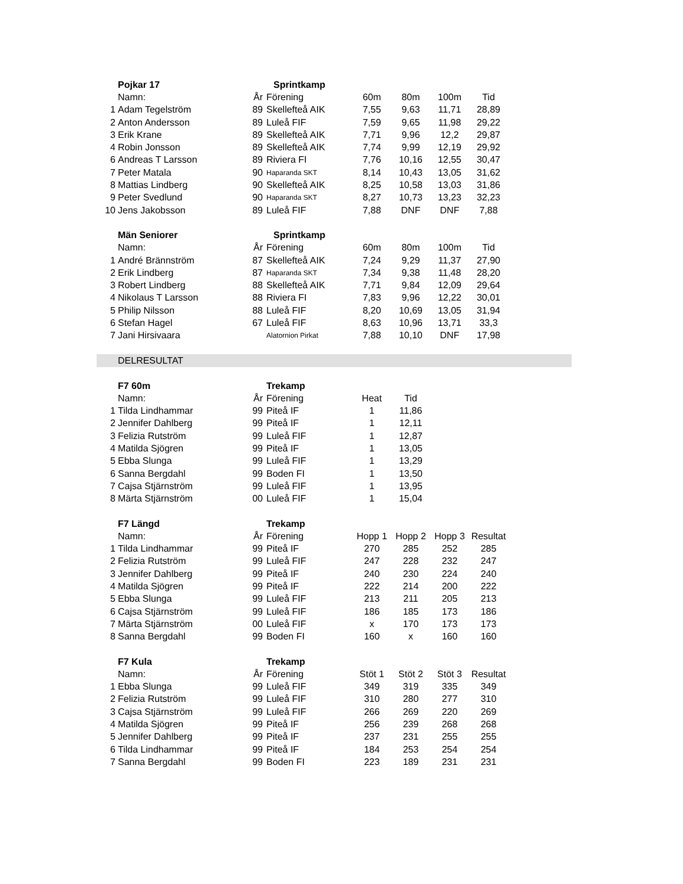| | Pojkar 17 | | Sprintkamp | | | | | |
| | Namn: | År | Förening | 60m | 80m | 100m | Tid | |
| 1 | Adam Tegelström | 89 | Skellefteå AIK | 7,55 | 9,63 | 11,71 | 28,89 | |
| 2 | Anton Andersson | 89 | Luleå FIF | 7,59 | 9,65 | 11,98 | 29,22 | |
| 3 | Erik Krane | 89 | Skellefteå AIK | 7,71 | 9,96 | 12,2 | 29,87 | |
| 4 | Robin Jonsson | 89 | Skellefteå AIK | 7,74 | 9,99 | 12,19 | 29,92 | |
| 6 | Andreas T Larsson | 89 | Riviera FI | 7,76 | 10,16 | 12,55 | 30,47 | |
| 7 | Peter Matala | 90 | Haparanda SKT | 8,14 | 10,43 | 13,05 | 31,62 | |
| 8 | Mattias Lindberg | 90 | Skellefteå AIK | 8,25 | 10,58 | 13,03 | 31,86 | |
| 9 | Peter Svedlund | 90 | Haparanda SKT | 8,27 | 10,73 | 13,23 | 32,23 | |
| 10 | Jens Jakobsson | 89 | Luleå FIF | 7,88 | DNF | DNF | 7,88 | |
| | Män Seniorer | | Sprintkamp | | | | | |
| | Namn: | År | Förening | 60m | 80m | 100m | Tid | |
| 1 | André Brännström | 87 | Skellefteå AIK | 7,24 | 9,29 | 11,37 | 27,90 | |
| 2 | Erik Lindberg | 87 | Haparanda SKT | 7,34 | 9,38 | 11,48 | 28,20 | |
| 3 | Robert Lindberg | 88 | Skellefteå AIK | 7,71 | 9,84 | 12,09 | 29,64 | |
| 4 | Nikolaus T Larsson | 88 | Riviera FI | 7,83 | 9,96 | 12,22 | 30,01 | |
| 5 | Philip Nilsson | 88 | Luleå FIF | 8,20 | 10,69 | 13,05 | 31,94 | |
| 6 | Stefan Hagel | 67 | Luleå FIF | 8,63 | 10,96 | 13,71 | 33,3 | |
| 7 | Jani Hirsivaara | | Alatornion Pirkat | 7,88 | 10,10 | DNF | 17,98 | |
| | DELRESULTAT | | | | | | | |
| | F7 60m | | Trekamp | | | | | |
| | Namn: | År | Förening | Heat | Tid | | | |
| 1 | Tilda Lindhammar | 99 | Piteå IF | 1 | 11,86 | | | |
| 2 | Jennifer Dahlberg | 99 | Piteå IF | 1 | 12,11 | | | |
| 3 | Felizia Rutström | 99 | Luleå FIF | 1 | 12,87 | | | |
| 4 | Matilda Sjögren | 99 | Piteå IF | 1 | 13,05 | | | |
| 5 | Ebba Slunga | 99 | Luleå FIF | 1 | 13,29 | | | |
| 6 | Sanna Bergdahl | 99 | Boden FI | 1 | 13,50 | | | |
| 7 | Cajsa Stjärnström | 99 | Luleå FIF | 1 | 13,95 | | | |
| 8 | Märta Stjärnström | 00 | Luleå FIF | 1 | 15,04 | | | |
| | F7 Längd | | Trekamp | | | | | |
| | Namn: | År | Förening | Hopp 1 | Hopp 2 | Hopp 3 | Resultat | |
| 1 | Tilda Lindhammar | 99 | Piteå IF | 270 | 285 | 252 | 285 | |
| 2 | Felizia Rutström | 99 | Luleå FIF | 247 | 228 | 232 | 247 | |
| 3 | Jennifer Dahlberg | 99 | Piteå IF | 240 | 230 | 224 | 240 | |
| 4 | Matilda Sjögren | 99 | Piteå IF | 222 | 214 | 200 | 222 | |
| 5 | Ebba Slunga | 99 | Luleå FIF | 213 | 211 | 205 | 213 | |
| 6 | Cajsa Stjärnström | 99 | Luleå FIF | 186 | 185 | 173 | 186 | |
| 7 | Märta Stjärnström | 00 | Luleå FIF | x | 170 | 173 | 173 | |
| 8 | Sanna Bergdahl | 99 | Boden FI | 160 | x | 160 | 160 | |
| | F7 Kula | | Trekamp | | | | | |
| | Namn: | År | Förening | Stöt 1 | Stöt 2 | Stöt 3 | Resultat | |
| 1 | Ebba Slunga | 99 | Luleå FIF | 349 | 319 | 335 | 349 | |
| 2 | Felizia Rutström | 99 | Luleå FIF | 310 | 280 | 277 | 310 | |
| 3 | Cajsa Stjärnström | 99 | Luleå FIF | 266 | 269 | 220 | 269 | |
| 4 | Matilda Sjögren | 99 | Piteå IF | 256 | 239 | 268 | 268 | |
| 5 | Jennifer Dahlberg | 99 | Piteå IF | 237 | 231 | 255 | 255 | |
| 6 | Tilda Lindhammar | 99 | Piteå IF | 184 | 253 | 254 | 254 | |
| 7 | Sanna Bergdahl | 99 | Boden FI | 223 | 189 | 231 | 231 | |